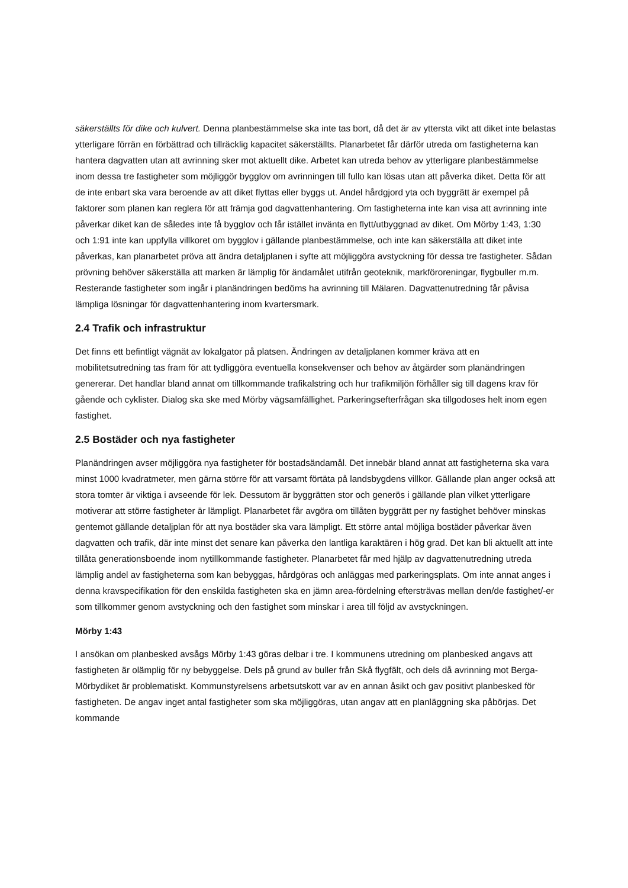säkerställts för dike och kulvert. Denna planbestämmelse ska inte tas bort, då det är av yttersta vikt att diket inte belastas ytterligare förrän en förbättrad och tillräcklig kapacitet säkerställts. Planarbetet får därför utreda om fastigheterna kan hantera dagvatten utan att avrinning sker mot aktuellt dike. Arbetet kan utreda behov av ytterligare planbestämmelse inom dessa tre fastigheter som möjliggör bygglov om avrinningen till fullo kan lösas utan att påverka diket. Detta för att de inte enbart ska vara beroende av att diket flyttas eller byggs ut. Andel hårdgjord yta och byggrätt är exempel på faktorer som planen kan reglera för att främja god dagvattenhantering. Om fastigheterna inte kan visa att avrinning inte påverkar diket kan de således inte få bygglov och får istället invänta en flytt/utbyggnad av diket. Om Mörby 1:43, 1:30 och 1:91 inte kan uppfylla villkoret om bygglov i gällande planbestämmelse, och inte kan säkerställa att diket inte påverkas, kan planarbetet pröva att ändra detaljplanen i syfte att möjliggöra avstyckning för dessa tre fastigheter. Sådan prövning behöver säkerställa att marken är lämplig för ändamålet utifrån geoteknik, markföroreningar, flygbuller m.m. Resterande fastigheter som ingår i planändringen bedöms ha avrinning till Mälaren. Dagvattenutredning får påvisa lämpliga lösningar för dagvattenhantering inom kvartersmark.
2.4 Trafik och infrastruktur
Det finns ett befintligt vägnät av lokalgator på platsen. Ändringen av detaljplanen kommer kräva att en mobilitetsutredning tas fram för att tydliggöra eventuella konsekvenser och behov av åtgärder som planändringen genererar. Det handlar bland annat om tillkommande trafikalstring och hur trafikmiljön förhåller sig till dagens krav för gående och cyklister. Dialog ska ske med Mörby vägsamfällighet. Parkeringsefterfrågan ska tillgodoses helt inom egen fastighet.
2.5 Bostäder och nya fastigheter
Planändringen avser möjliggöra nya fastigheter för bostadsändamål. Det innebär bland annat att fastigheterna ska vara minst 1000 kvadratmeter, men gärna större för att varsamt förtäta på landsbygdens villkor. Gällande plan anger också att stora tomter är viktiga i avseende för lek. Dessutom är byggrätten stor och generös i gällande plan vilket ytterligare motiverar att större fastigheter är lämpligt. Planarbetet får avgöra om tillåten byggrätt per ny fastighet behöver minskas gentemot gällande detaljplan för att nya bostäder ska vara lämpligt. Ett större antal möjliga bostäder påverkar även dagvatten och trafik, där inte minst det senare kan påverka den lantliga karaktären i hög grad. Det kan bli aktuellt att inte tillåta generationsboende inom nytillkommande fastigheter. Planarbetet får med hjälp av dagvattenutredning utreda lämplig andel av fastigheterna som kan bebyggas, hårdgöras och anläggas med parkeringsplats. Om inte annat anges i denna kravspecifikation för den enskilda fastigheten ska en jämn area-fördelning eftersträvas mellan den/de fastighet/-er som tillkommer genom avstyckning och den fastighet som minskar i area till följd av avstyckningen.
Mörby 1:43
I ansökan om planbesked avsågs Mörby 1:43 göras delbar i tre. I kommunens utredning om planbesked angavs att fastigheten är olämplig för ny bebyggelse. Dels på grund av buller från Skå flygfält, och dels då avrinning mot Berga-Mörbydiket är problematiskt. Kommunstyrelsens arbetsutskott var av en annan åsikt och gav positivt planbesked för fastigheten. De angav inget antal fastigheter som ska möjliggöras, utan angav att en planläggning ska påbörjas. Det kommande